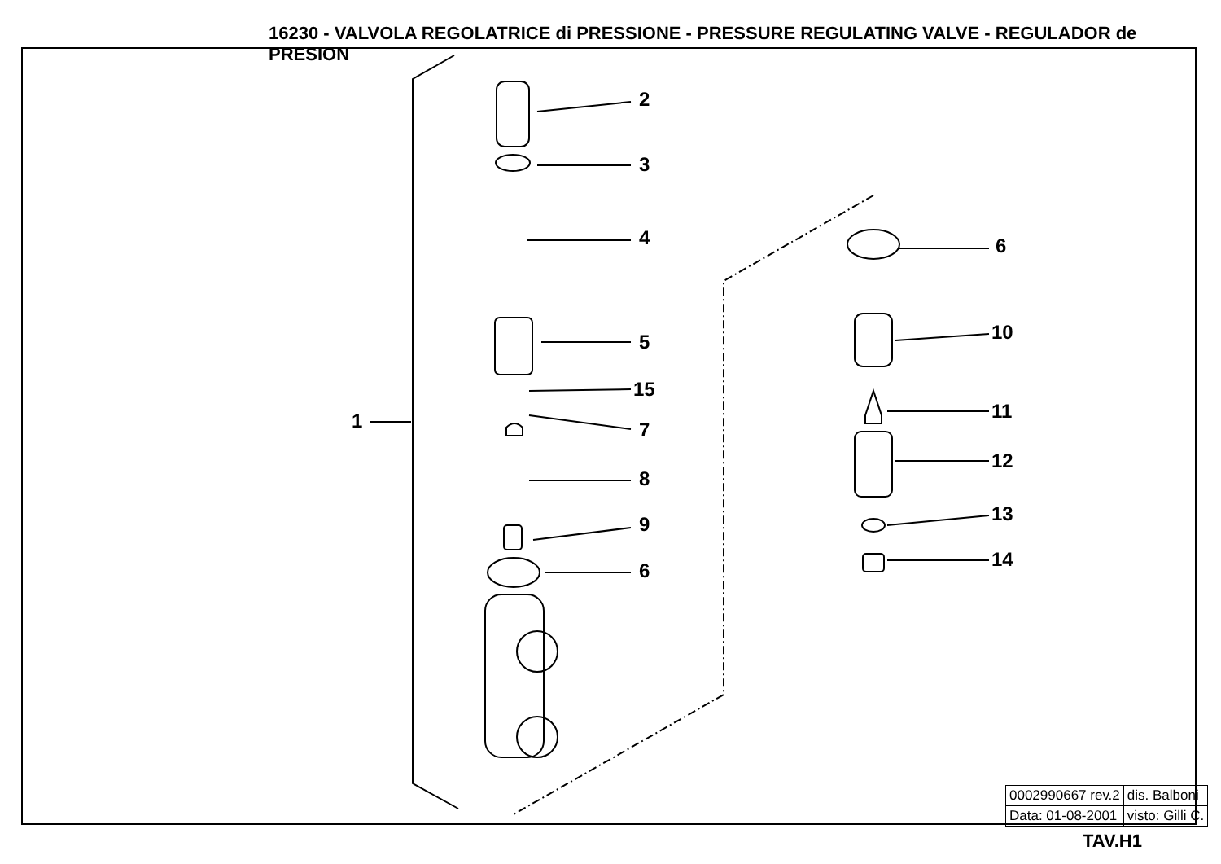16230 - VALVOLA REGOLATRICE di PRESSIONE - PRESSURE REGULATING VALVE - REGULADOR de PRESION
1
2
3
4
5
15
7
8
9
6
6
10
11
12
13
14
| 0002990667 rev.2 | dis. Balboni |
| Data: 01-08-2001 | visto: Gilli C. |
TAV.H1